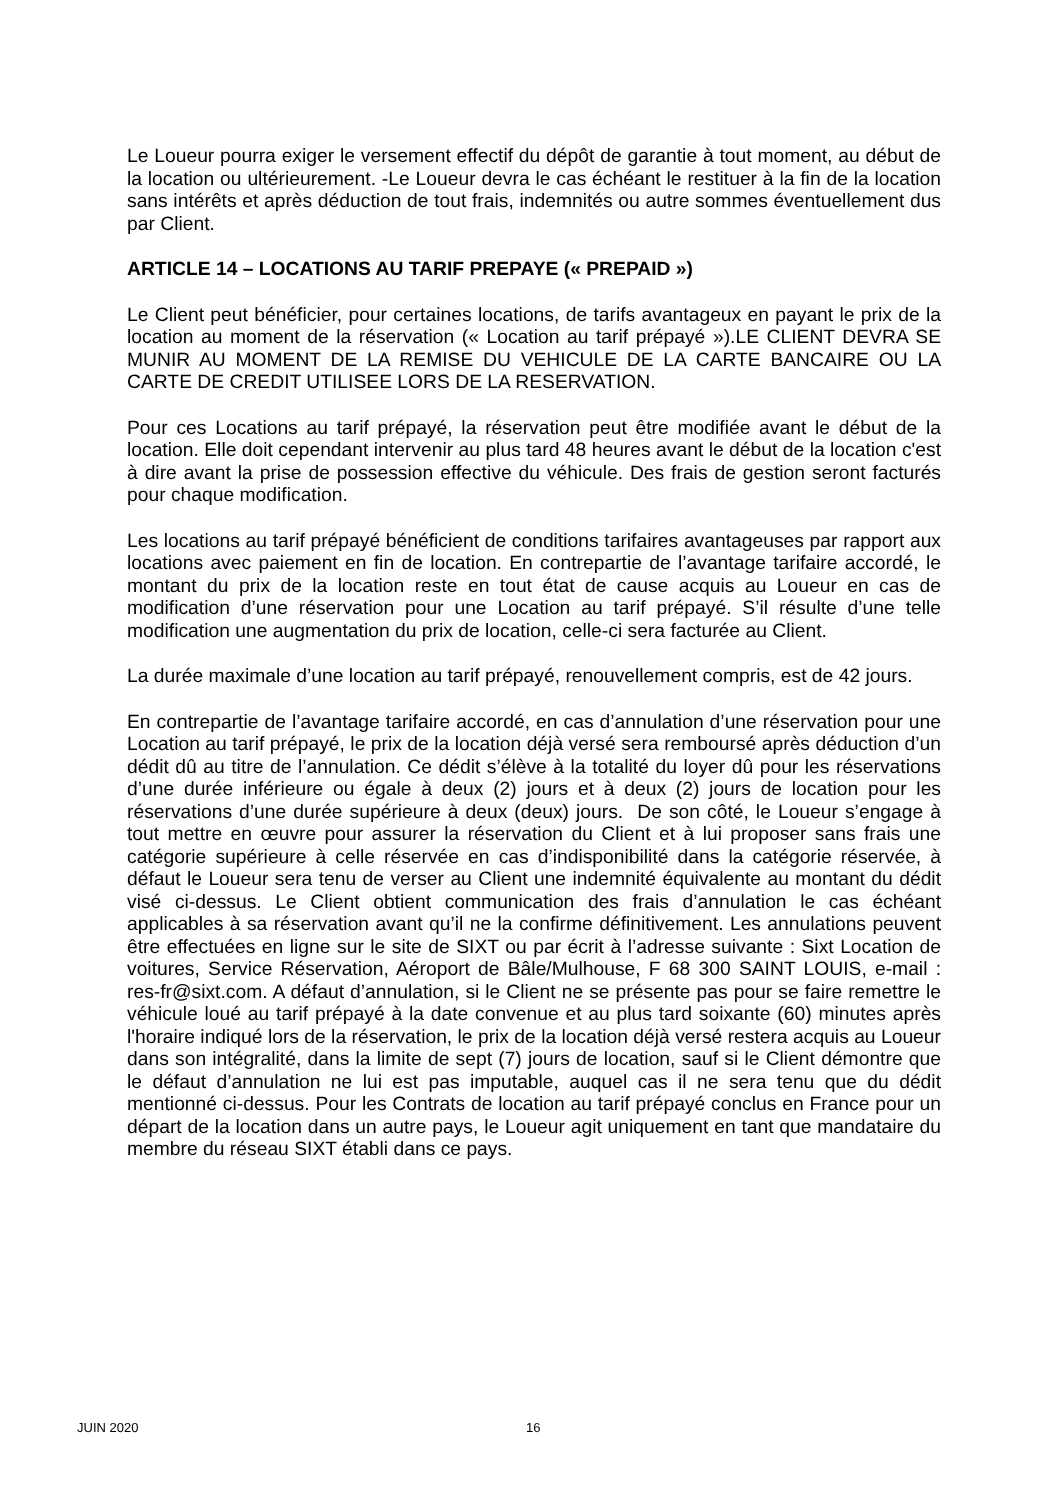Le Loueur pourra exiger le versement effectif du dépôt de garantie à tout moment, au début de la location ou ultérieurement. -Le Loueur devra le cas échéant le restituer à la fin de la location sans intérêts et après déduction de tout frais, indemnités ou autre sommes éventuellement dus par Client.
ARTICLE 14 – LOCATIONS AU TARIF PREPAYE (« PREPAID »)
Le Client peut bénéficier, pour certaines locations, de tarifs avantageux en payant le prix de la location au moment de la réservation (« Location au tarif prépayé »).LE CLIENT DEVRA SE MUNIR AU MOMENT DE LA REMISE DU VEHICULE DE LA CARTE BANCAIRE OU LA CARTE DE CREDIT UTILISEE LORS DE LA RESERVATION.
Pour ces Locations au tarif prépayé, la réservation peut être modifiée avant le début de la location. Elle doit cependant intervenir au plus tard 48 heures avant le début de la location c'est à dire avant la prise de possession effective du véhicule. Des frais de gestion seront facturés pour chaque modification.
Les locations au tarif prépayé bénéficient de conditions tarifaires avantageuses par rapport aux locations avec paiement en fin de location. En contrepartie de l’avantage tarifaire accordé, le montant du prix de la location reste en tout état de cause acquis au Loueur en cas de modification d’une réservation pour une Location au tarif prépayé. S’il résulte d’une telle modification une augmentation du prix de location, celle-ci sera facturée au Client.
La durée maximale d’une location au tarif prépayé, renouvellement compris, est de 42 jours.
En contrepartie de l’avantage tarifaire accordé, en cas d’annulation d’une réservation pour une Location au tarif prépayé, le prix de la location déjà versé sera remboursé après déduction d’un dédit dû au titre de l’annulation. Ce dédit s’élève à la totalité du loyer dû pour les réservations d’une durée inférieure ou égale à deux (2) jours et à deux (2) jours de location pour les réservations d’une durée supérieure à deux (deux) jours. De son côté, le Loueur s’engage à tout mettre en œuvre pour assurer la réservation du Client et à lui proposer sans frais une catégorie supérieure à celle réservée en cas d’indisponibilité dans la catégorie réservée, à défaut le Loueur sera tenu de verser au Client une indemnité équivalente au montant du dédit visé ci-dessus. Le Client obtient communication des frais d’annulation le cas échéant applicables à sa réservation avant qu’il ne la confirme définitivement. Les annulations peuvent être effectuées en ligne sur le site de SIXT ou par écrit à l’adresse suivante : Sixt Location de voitures, Service Réservation, Aéroport de Bâle/Mulhouse, F 68 300 SAINT LOUIS, e-mail : res-fr@sixt.com. A défaut d’annulation, si le Client ne se présente pas pour se faire remettre le véhicule loué au tarif prépayé à la date convenue et au plus tard soixante (60) minutes après l'horaire indiqué lors de la réservation, le prix de la location déjà versé restera acquis au Loueur dans son intégralité, dans la limite de sept (7) jours de location, sauf si le Client démontre que le défaut d’annulation ne lui est pas imputable, auquel cas il ne sera tenu que du dédit mentionné ci-dessus. Pour les Contrats de location au tarif prépayé conclus en France pour un départ de la location dans un autre pays, le Loueur agit uniquement en tant que mandataire du membre du réseau SIXT établi dans ce pays.
JUIN 2020 16